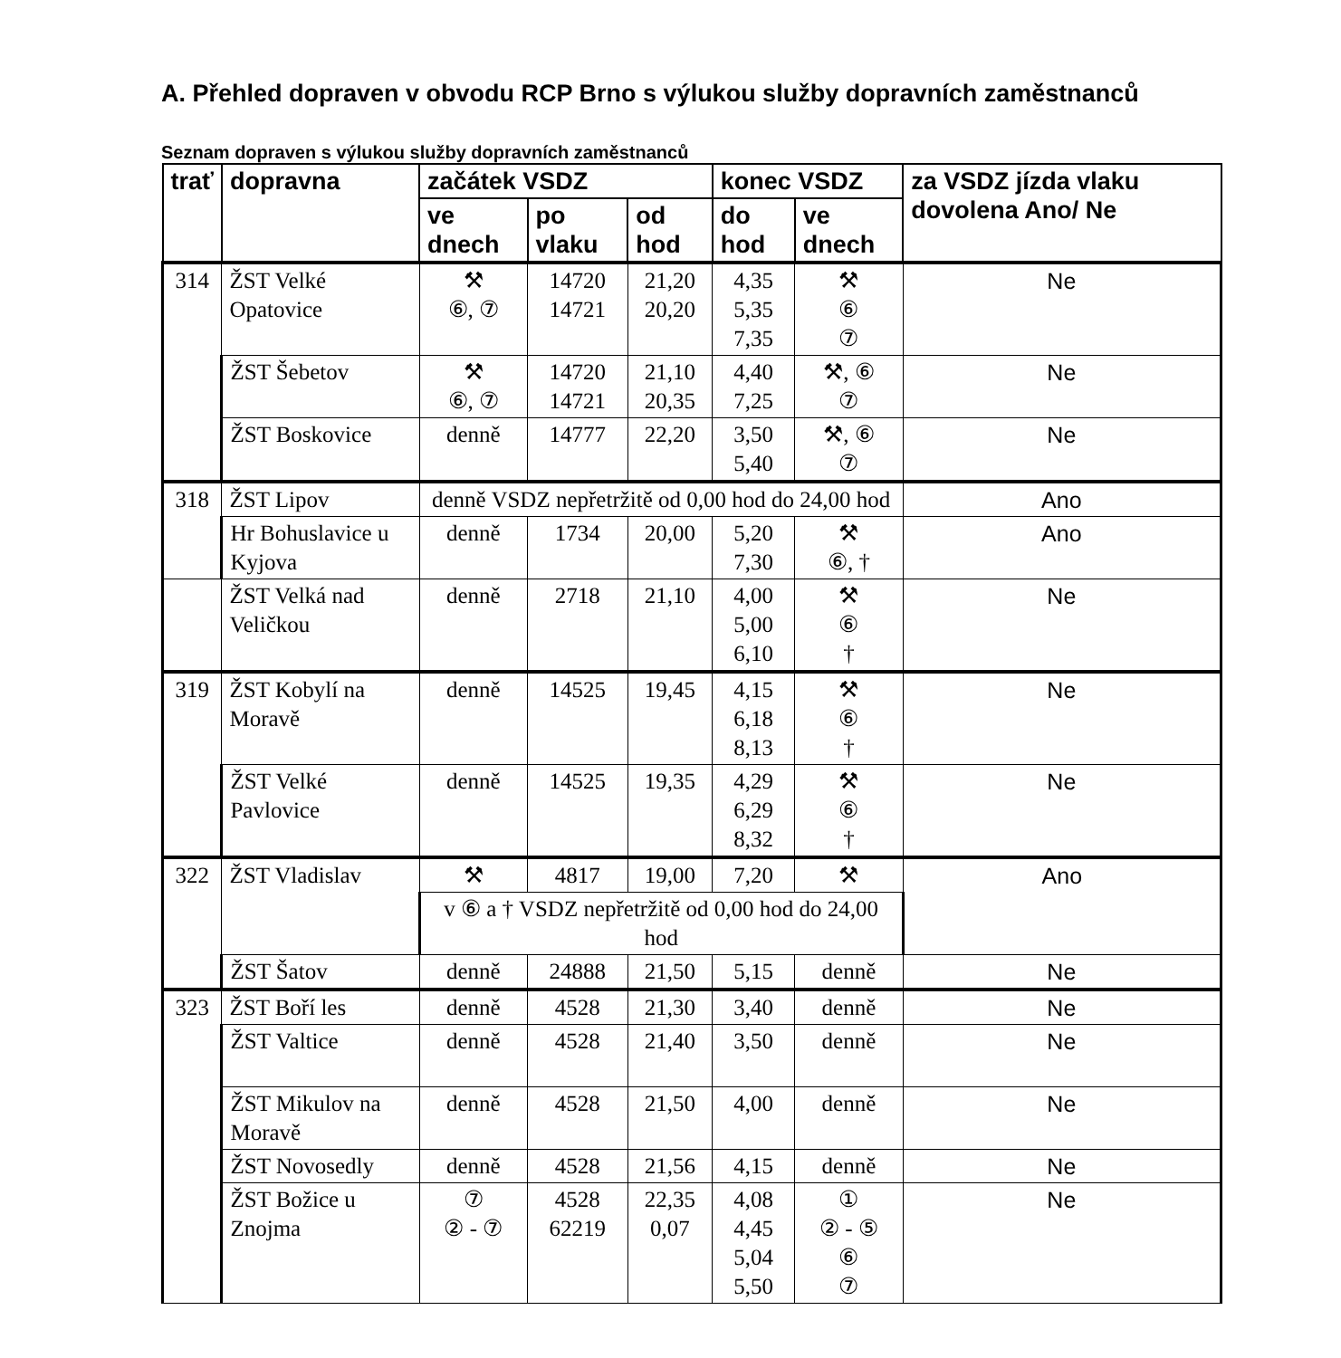A. Přehled dopraven v obvodu RCP Brno s výlukou služby dopravních zaměstnanců
Seznam dopraven s výlukou služby dopravních zaměstnanců
| trať | dopravna | začátek VSDZ | | | konec VSDZ | | za VSDZ jízda vlaku dovolena Ano/ Ne |
| --- | --- | --- | --- | --- | --- | --- | --- |
| | | ve dnech | po vlaku | od hod | do hod | ve dnech | |
| 314 | ŽST Velké Opatovice | ⚒ ⑥, ⑦ | 14720 14721 | 21,20 20,20 | 4,35 5,35 7,35 | ⚒ ⑥ ⑦ | Ne |
| | ŽST Šebetov | ⚒ ⑥, ⑦ | 14720 14721 | 21,10 20,35 | 4,40 7,25 | ⚒, ⑥ ⑦ | Ne |
| | ŽST Boskovice | denně | 14777 | 22,20 | 3,50 5,40 | ⚒, ⑥ ⑦ | Ne |
| 318 | ŽST Lipov | denně VSDZ nepřetržitě od 0,00 hod do 24,00 hod | | | | | Ano |
| | Hr Bohuslavice u Kyjova | denně | 1734 | 20,00 | 5,20 7,30 | ⚒ ⑥, † | Ano |
| | ŽST Velká nad Veličkou | denně | 2718 | 21,10 | 4,00 5,00 6,10 | ⚒ ⑥ † | Ne |
| 319 | ŽST Kobylí na Moravě | denně | 14525 | 19,45 | 4,15 6,18 8,13 | ⚒ ⑥ † | Ne |
| | ŽST Velké Pavlovice | denně | 14525 | 19,35 | 4,29 6,29 8,32 | ⚒ ⑥ † | Ne |
| 322 | ŽST Vladislav | ⚒ | 4817 | 19,00 | 7,20 | ⚒ | Ano |
| | | v ⑥ a † VSDZ nepřetržitě od 0,00 hod do 24,00 hod | | | | | |
| | ŽST Šatov | denně | 24888 | 21,50 | 5,15 | denně | Ne |
| 323 | ŽST Boří les | denně | 4528 | 21,30 | 3,40 | denně | Ne |
| | ŽST Valtice | denně | 4528 | 21,40 | 3,50 | denně | Ne |
| | ŽST Mikulov na Moravě | denně | 4528 | 21,50 | 4,00 | denně | Ne |
| | ŽST Novosedly | denně | 4528 | 21,56 | 4,15 | denně | Ne |
| | ŽST Božice u Znojma | ⑦ ② - ⑦ | 4528 62219 | 22,35 0,07 | 4,08 4,45 5,04 5,50 | ① ② - ⑤ ⑥ ⑦ | Ne |